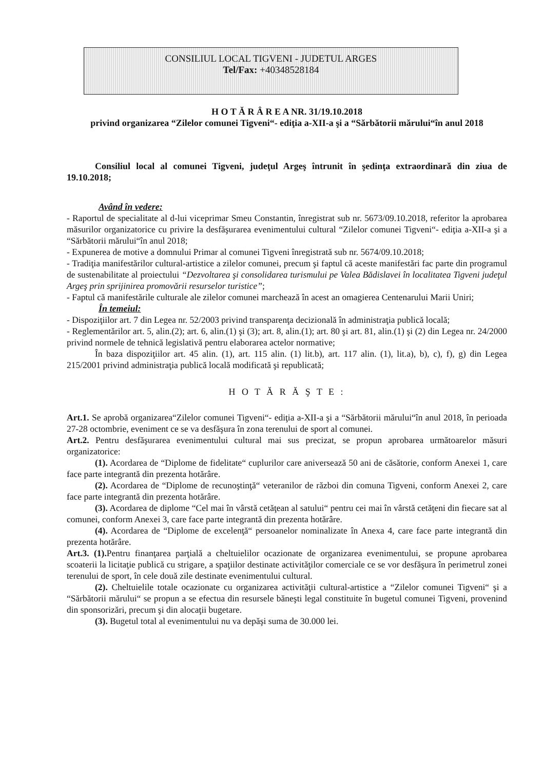CONSILIUL LOCAL TIGVENI - JUDETUL ARGES
Tel/Fax: +40348528184
H O T Ă R Â R E A NR. 31/19.10.2018
privind organizarea “Zilelor comunei Tigveni“- ediţia a-XII-a şi a “Sărbătorii mărului“în anul 2018
Consiliul local al comunei Tigveni, judeţul Argeş întrunit în şedinţa extraordinară din ziua de 19.10.2018;
Având în vedere:
- Raportul de specialitate al d-lui viceprimar Smeu Constantin, înregistrat sub nr. 5673/09.10.2018, referitor la aprobarea măsurilor organizatorice cu privire la desfăşurarea evenimentului cultural “Zilelor comunei Tigveni“- ediţia a-XII-a şi a “Sărbătorii mărului“în anul 2018;
- Expunerea de motive a domnului Primar al comunei Tigveni înregistrată sub nr. 5674/09.10.2018;
- Tradiţia manifestărilor cultural-artistice a zilelor comunei, precum şi faptul că aceste manifestări fac parte din programul de sustenabilitate al proiectului “Dezvoltarea şi consolidarea turismului pe Valea Bădislavei în localitatea Tigveni judeţul Argeş prin sprijinirea promovării resurselor turistice”;
- Faptul că manifestările culturale ale zilelor comunei marchează în acest an omagierea Centenarului Marii Uniri;
În temeiul:
- Dispoziţiilor art. 7 din Legea nr. 52/2003 privind transparenţa decizională în administraţia publică locală;
- Reglementărilor art. 5, alin.(2); art. 6, alin.(1) şi (3); art. 8, alin.(1); art. 80 şi art. 81, alin.(1) şi (2) din Legea nr. 24/2000 privind normele de tehnică legislativă pentru elaborarea actelor normative;
În baza dispoziţiilor art. 45 alin. (1), art. 115 alin. (1) lit.b), art. 117 alin. (1), lit.a), b), c), f), g) din Legea 215/2001 privind administraţia publică locală modificată şi republicată;
H O T Ă R Ă Ş T E :
Art.1. Se aprobă organizarea“Zilelor comunei Tigveni“- ediţia a-XII-a şi a “Sărbătorii mărului“în anul 2018, în perioada 27-28 octombrie, eveniment ce se va desfăşura în zona terenului de sport al comunei.
Art.2. Pentru desfăşurarea evenimentului cultural mai sus precizat, se propun aprobarea următoarelor măsuri organizatorice:
(1). Acordarea de “Diplome de fidelitate“ cuplurilor care aniversează 50 ani de căsătorie, conform Anexei 1, care face parte integrantă din prezenta hotărâre.
(2). Acordarea de “Diplome de recunoştinţă“ veteranilor de război din comuna Tigveni, conform Anexei 2, care face parte integrantă din prezenta hotărâre.
(3). Acordarea de diplome “Cel mai în vârstă cetăţean al satului“ pentru cei mai în vârstă cetăţeni din fiecare sat al comunei, conform Anexei 3, care face parte integrantă din prezenta hotărâre.
(4). Acordarea de “Diplome de excelenţă“ persoanelor nominalizate în Anexa 4, care face parte integrantă din prezenta hotărâre.
Art.3. (1). Pentru finanţarea parţială a cheltuielilor ocazionate de organizarea evenimentului, se propune aprobarea scoaterii la licitaţie publică cu strigare, a spaţiilor destinate activităţilor comerciale ce se vor desfăşura în perimetrul zonei terenului de sport, în cele două zile destinate evenimentului cultural.
(2). Cheltuielile totale ocazionate cu organizarea activităţii cultural-artistice a “Zilelor comunei Tigveni“ şi a “Sărbătorii mărului“ se propun a se efectua din resursele băneşti legal constituite în bugetul comunei Tigveni, provenind din sponsorizări, precum şi din alocaţii bugetare.
(3). Bugetul total al evenimentului nu va depăşi suma de 30.000 lei.